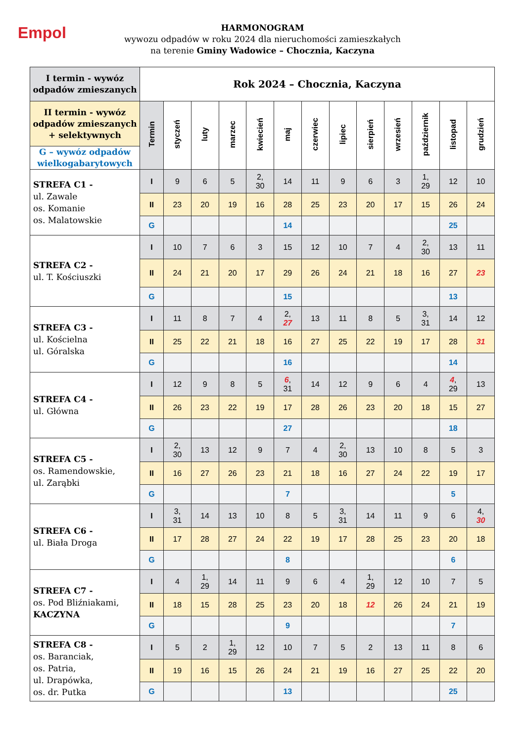Empol
HARMONOGRAM
wywozu odpadów w roku 2024 dla nieruchomości zamieszkałych
na terenie Gminy Wadowice – Chocznia, Kaczyna
| I termin - wywóz odpadów zmieszanych | Rok 2024 – Chocznia, Kaczyna | | | | | | | | | | | | |
| II termin - wywóz odpadów zmieszanych + selektywnych | Termin | styczeń | luty | marzec | kwiecień | maj | czerwiec | lipiec | sierpień | wrzesień | październik | listopad | grudzień |
| G – wywóz odpadów wielkogabarytowych | | | | | | | | | | | | | |
| STREFA C1 - ul. Zawale os. Komanie os. Malatowskie | I | 9 | 6 | 5 | 2, 30 | 14 | 11 | 9 | 6 | 3 | 1, 29 | 12 | 10 |
| | II | 23 | 20 | 19 | 16 | 28 | 25 | 23 | 20 | 17 | 15 | 26 | 24 |
| | G | | | | | 14 | | | | | | 25 | |
| STREFA C2 - ul. T. Kościuszki | I | 10 | 7 | 6 | 3 | 15 | 12 | 10 | 7 | 4 | 2, 30 | 13 | 11 |
| | II | 24 | 21 | 20 | 17 | 29 | 26 | 24 | 21 | 18 | 16 | 27 | 23 |
| | G | | | | | 15 | | | | | | 13 | |
| STREFA C3 - ul. Kościelna ul. Góralska | I | 11 | 8 | 7 | 4 | 2, 27 | 13 | 11 | 8 | 5 | 3, 31 | 14 | 12 |
| | II | 25 | 22 | 21 | 18 | 16 | 27 | 25 | 22 | 19 | 17 | 28 | 31 |
| | G | | | | | 16 | | | | | | 14 | |
| STREFA C4 - ul. Główna | I | 12 | 9 | 8 | 5 | 6 , 31 | 14 | 12 | 9 | 6 | 4 | 4 , 29 | 13 |
| | II | 26 | 23 | 22 | 19 | 17 | 28 | 26 | 23 | 20 | 18 | 15 | 27 |
| | G | | | | | 27 | | | | | | 18 | |
| STREFA C5 - os. Ramendowskie, ul. Zarąbki | I | 2, 30 | 13 | 12 | 9 | 7 | 4 | 2, 30 | 13 | 10 | 8 | 5 | 3 |
| | II | 16 | 27 | 26 | 23 | 21 | 18 | 16 | 27 | 24 | 22 | 19 | 17 |
| | G | | | | | 7 | | | | | | 5 | |
| STREFA C6 - ul. Biała Droga | I | 3, 31 | 14 | 13 | 10 | 8 | 5 | 3, 31 | 14 | 11 | 9 | 6 | 4, 30 |
| | II | 17 | 28 | 27 | 24 | 22 | 19 | 17 | 28 | 25 | 23 | 20 | 18 |
| | G | | | | | 8 | | | | | | 6 | |
| STREFA C7 - os. Pod Bliźniakami, KACZYNA | I | 4 | 1, 29 | 14 | 11 | 9 | 6 | 4 | 1, 29 | 12 | 10 | 7 | 5 |
| | II | 18 | 15 | 28 | 25 | 23 | 20 | 18 | 12 | 26 | 24 | 21 | 19 |
| | G | | | | | 9 | | | | | | 7 | |
| STREFA C8 - os. Baranciak, os. Patria, ul. Drapówka, os. dr. Putka | I | 5 | 2 | 1, 29 | 12 | 10 | 7 | 5 | 2 | 13 | 11 | 8 | 6 |
| | II | 19 | 16 | 15 | 26 | 24 | 21 | 19 | 16 | 27 | 25 | 22 | 20 |
| | G | | | | | 13 | | | | | | 25 | |